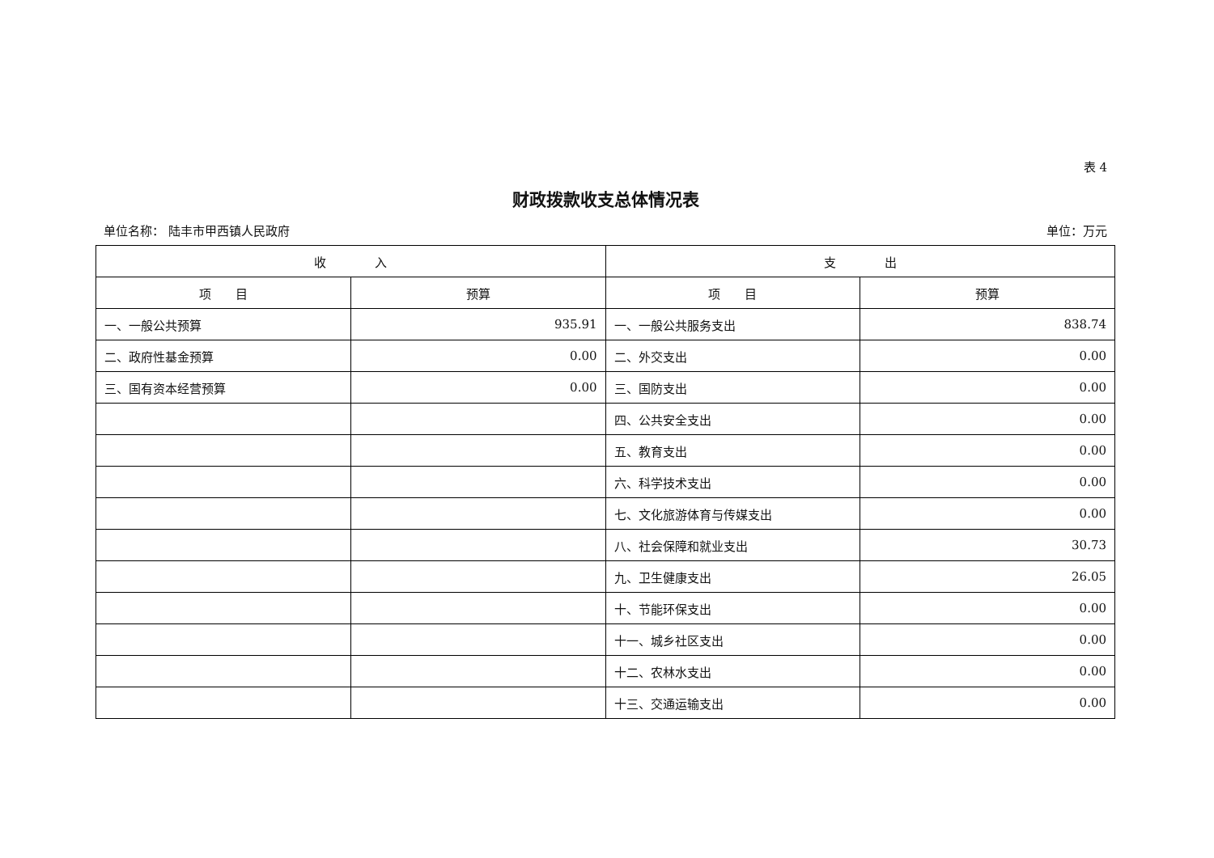表 4
财政拨款收支总体情况表
单位名称： 陆丰市甲西镇人民政府 单位：万元
| 收 入 | | 支 出 | |
| --- | --- | --- | --- |
| 项 目 | 预算 | 项 目 | 预算 |
| 一、一般公共预算 | 935.91 | 一、一般公共服务支出 | 838.74 |
| 二、政府性基金预算 | 0.00 | 二、外交支出 | 0.00 |
| 三、国有资本经营预算 | 0.00 | 三、国防支出 | 0.00 |
| | | 四、公共安全支出 | 0.00 |
| | | 五、教育支出 | 0.00 |
| | | 六、科学技术支出 | 0.00 |
| | | 七、文化旅游体育与传媒支出 | 0.00 |
| | | 八、社会保障和就业支出 | 30.73 |
| | | 九、卫生健康支出 | 26.05 |
| | | 十、节能环保支出 | 0.00 |
| | | 十一、城乡社区支出 | 0.00 |
| | | 十二、农林水支出 | 0.00 |
| | | 十三、交通运输支出 | 0.00 |